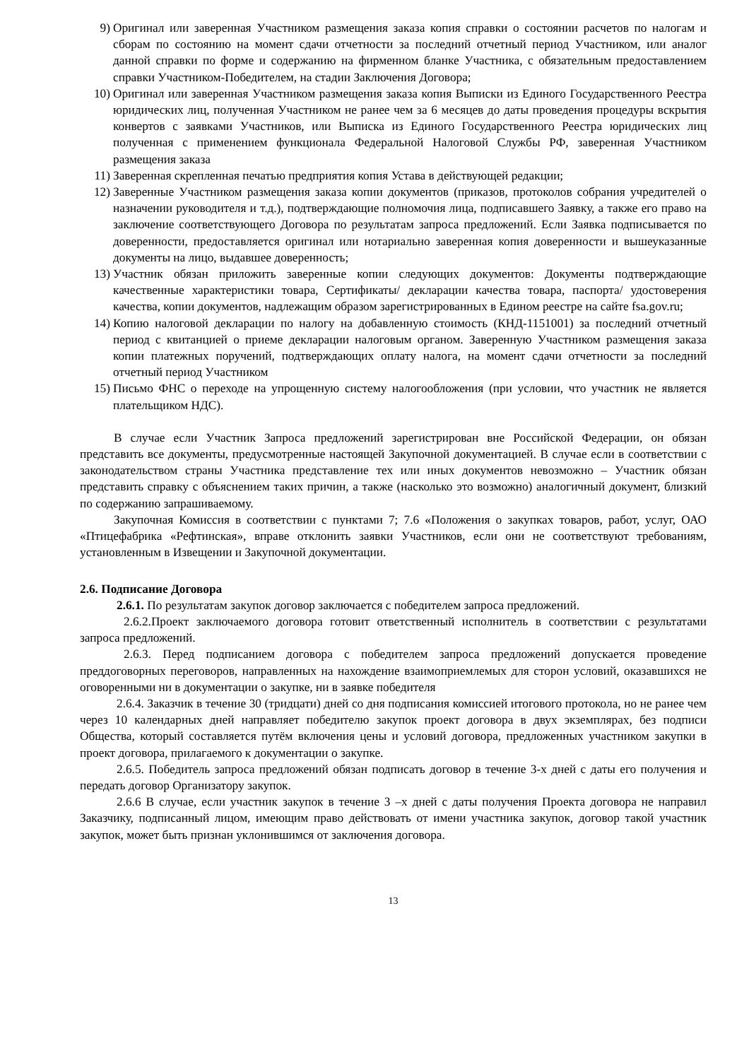9) Оригинал или заверенная Участником размещения заказа копия справки о состоянии расчетов по налогам и сборам по состоянию на момент сдачи отчетности за последний отчетный период Участником, или аналог данной справки по форме и содержанию на фирменном бланке Участника, с обязательным предоставлением справки Участником-Победителем, на стадии Заключения Договора;
10) Оригинал или заверенная Участником размещения заказа копия Выписки из Единого Государственного Реестра юридических лиц, полученная Участником не ранее чем за 6 месяцев до даты проведения процедуры вскрытия конвертов с заявками Участников, или Выписка из Единого Государственного Реестра юридических лиц полученная с применением функционала Федеральной Налоговой Службы РФ, заверенная Участником размещения заказа
11) Заверенная скрепленная печатью предприятия копия Устава в действующей редакции;
12) Заверенные Участником размещения заказа копии документов (приказов, протоколов собрания учредителей о назначении руководителя и т.д.), подтверждающие полномочия лица, подписавшего Заявку, а также его право на заключение соответствующего Договора по результатам запроса предложений. Если Заявка подписывается по доверенности, предоставляется оригинал или нотариально заверенная копия доверенности и вышеуказанные документы на лицо, выдавшее доверенность;
13) Участник обязан приложить заверенные копии следующих документов: Документы подтверждающие качественные характеристики товара, Сертификаты/ декларации качества товара, паспорта/ удостоверения качества, копии документов, надлежащим образом зарегистрированных в Едином реестре на сайте fsa.gov.ru;
14) Копию налоговой декларации по налогу на добавленную стоимость (КНД-1151001) за последний отчетный период с квитанцией о приеме декларации налоговым органом. Заверенную Участником размещения заказа копии платежных поручений, подтверждающих оплату налога, на момент сдачи отчетности за последний отчетный период Участником
15) Письмо ФНС о переходе на упрощенную систему налогообложения (при условии, что участник не является плательщиком НДС).
В случае если Участник Запроса предложений зарегистрирован вне Российской Федерации, он обязан представить все документы, предусмотренные настоящей Закупочной документацией. В случае если в соответствии с законодательством страны Участника представление тех или иных документов невозможно – Участник обязан представить справку с объяснением таких причин, а также (насколько это возможно) аналогичный документ, близкий по содержанию запрашиваемому.
Закупочная Комиссия в соответствии с пунктами 7; 7.6 «Положения о закупках товаров, работ, услуг, ОАО «Птицефабрика «Рефтинская», вправе отклонить заявки Участников, если они не соответствуют требованиям, установленным в Извещении и Закупочной документации.
2.6. Подписание Договора
2.6.1. По результатам закупок договор заключается с победителем запроса предложений.
2.6.2.Проект заключаемого договора готовит ответственный исполнитель в соответствии с результатами запроса предложений.
2.6.3. Перед подписанием договора с победителем запроса предложений допускается проведение преддоговорных переговоров, направленных на нахождение взаимоприемлемых для сторон условий, оказавшихся не оговоренными ни в документации о закупке, ни в заявке победителя
2.6.4. Заказчик в течение 30 (тридцати) дней со дня подписания комиссией итогового протокола, но не ранее чем через 10 календарных дней направляет победителю закупок проект договора в двух экземплярах, без подписи Общества, который составляется путём включения цены и условий договора, предложенных участником закупки в проект договора, прилагаемого к документации о закупке.
2.6.5. Победитель запроса предложений обязан подписать договор в течение 3-х дней с даты его получения и передать договор Организатору закупок.
2.6.6 В случае, если участник закупок в течение 3 –х дней с даты получения Проекта договора не направил Заказчику, подписанный лицом, имеющим право действовать от имени участника закупок, договор такой участник закупок, может быть признан уклонившимся от заключения договора.
13